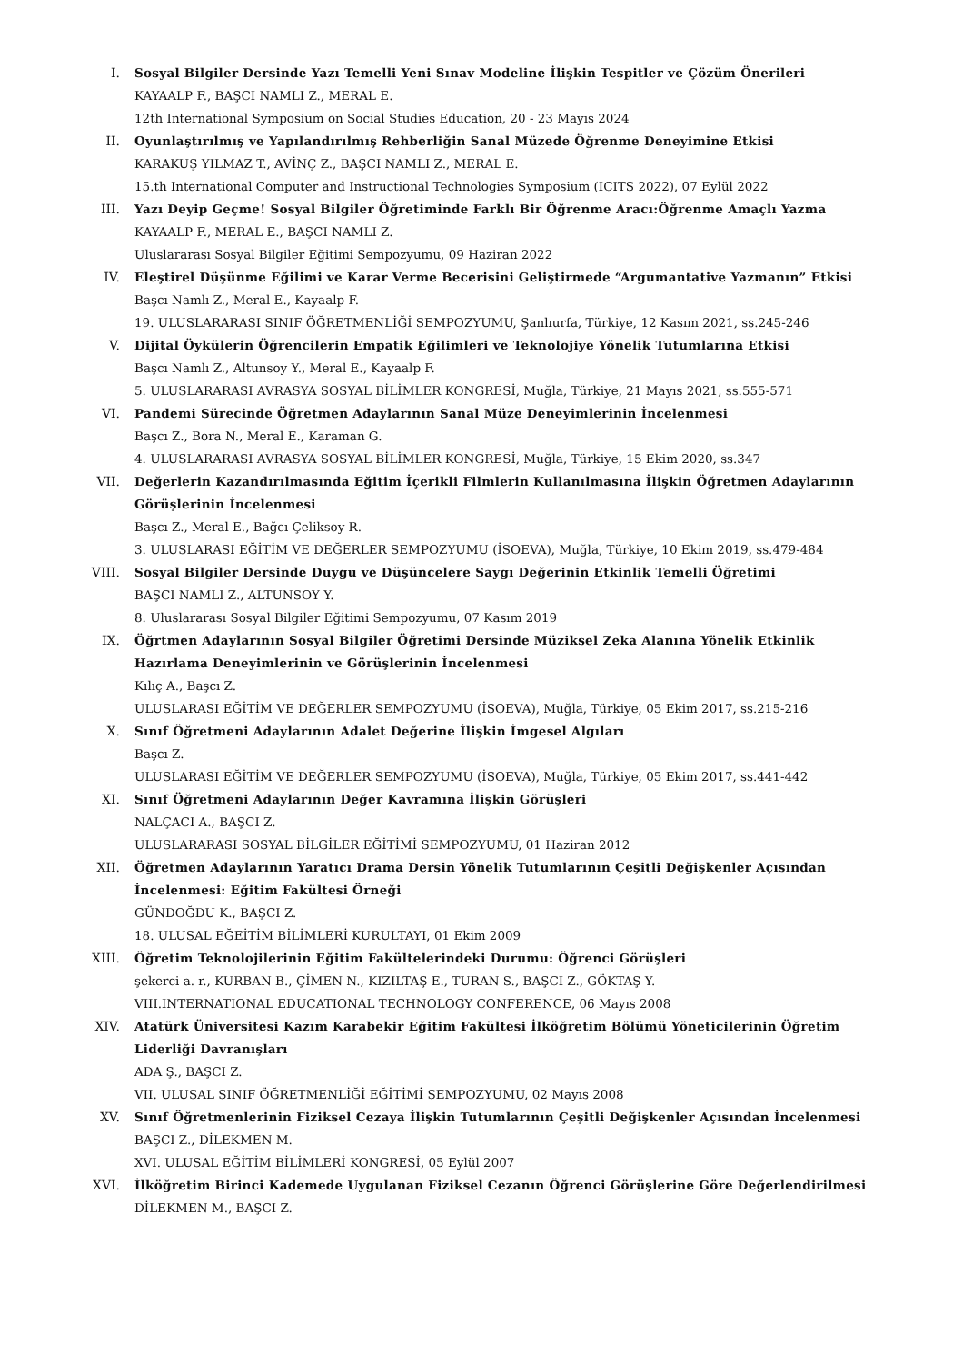I. Sosyal Bilgiler Dersinde Yazı Temelli Yeni Sınav Modeline İlişkin Tespitler ve Çözüm Önerileri
KAYAALP F., BAŞCI NAMLI Z., MERAL E.
12th International Symposium on Social Studies Education, 20 - 23 Mayıs 2024
II. Oyunlaştırılmış ve Yapılandırılmış Rehberliğin Sanal Müzede Öğrenme Deneyimine Etkisi
KARAKUŞ YILMAZ T., AVİNÇ Z., BAŞCI NAMLI Z., MERAL E.
15.th International Computer and Instructional Technologies Symposium (ICITS 2022), 07 Eylül 2022
III. Yazı Deyip Geçme! Sosyal Bilgiler Öğretiminde Farklı Bir Öğrenme Aracı:Öğrenme Amaçlı Yazma
KAYAALP F., MERAL E., BAŞCI NAMLI Z.
Uluslararası Sosyal Bilgiler Eğitimi Sempozyumu, 09 Haziran 2022
IV. Eleştirel Düşünme Eğilimi ve Karar Verme Becerisini Geliştirmede “Argumantative Yazmanın” Etkisi
Başcı Namlı Z., Meral E., Kayaalp F.
19. ULUSLARARASI SINIF ÖĞRETMENLİĞİ SEMPOZYUMU, Şanlıurfa, Türkiye, 12 Kasım 2021, ss.245-246
V. Dijital Öykülerin Öğrencilerin Empatik Eğilimleri ve Teknolojiye Yönelik Tutumlarına Etkisi
Başcı Namlı Z., Altunsoy Y., Meral E., Kayaalp F.
5. ULUSLARARASI AVRASYA SOSYAL BİLİMLER KONGRESİ, Muğla, Türkiye, 21 Mayıs 2021, ss.555-571
VI. Pandemi Sürecinde Öğretmen Adaylarının Sanal Müze Deneyimlerinin İncelenmesi
Başcı Z., Bora N., Meral E., Karaman G.
4. ULUSLARARASI AVRASYA SOSYAL BİLİMLER KONGRESİ, Muğla, Türkiye, 15 Ekim 2020, ss.347
VII. Değerlerin Kazandırılmasında Eğitim İçerikli Filmlerin Kullanılmasına İlişkin Öğretmen Adaylarının Görüşlerinin İncelenmesi
Başcı Z., Meral E., Bağcı Çeliksoy R.
3. ULUSLARASI EĞİTİM VE DEĞERLER SEMPOZYUMU (İSOEVA), Muğla, Türkiye, 10 Ekim 2019, ss.479-484
VIII. Sosyal Bilgiler Dersinde Duygu ve Düşüncelere Saygı Değerinin Etkinlik Temelli Öğretimi
BAŞCI NAMLI Z., ALTUNSOY Y.
8. Uluslararası Sosyal Bilgiler Eğitimi Sempozyumu, 07 Kasım 2019
IX. Öğrtmen Adaylarının Sosyal Bilgiler Öğretimi Dersinde Müziksel Zeka Alanına Yönelik Etkinlik Hazırlama Deneyimlerinin ve Görüşlerinin İncelenmesi
Kılıç A., Başcı Z.
ULUSLARASI EĞİTİM VE DEĞERLER SEMPOZYUMU (İSOEVA), Muğla, Türkiye, 05 Ekim 2017, ss.215-216
X. Sınıf Öğretmeni Adaylarının Adalet Değerine İlişkin İmgesel Algıları
Başcı Z.
ULUSLARASI EĞİTİM VE DEĞERLER SEMPOZYUMU (İSOEVA), Muğla, Türkiye, 05 Ekim 2017, ss.441-442
XI. Sınıf Öğretmeni Adaylarının Değer Kavramına İlişkin Görüşleri
NALÇACI A., BAŞCI Z.
ULUSLARARASI SOSYAL BİLGİLER EĞİTİMİ SEMPOZYUMU, 01 Haziran 2012
XII. Öğretmen Adaylarının Yaratıcı Drama Dersin Yönelik Tutumlarının Çeşitli Değişkenler Açısından İncelenmesi: Eğitim Fakültesi Örneği
GÜNDOĞDU K., BAŞCI Z.
18. ULUSAL EĞEİTİM BİLİMLERİ KURULTAYI, 01 Ekim 2009
XIII. Öğretim Teknolojilerinin Eğitim Fakültelerindeki Durumu: Öğrenci Görüşleri
şekerci a. r., KURBAN B., ÇİMEN N., KIZILTAŞ E., TURAN S., BAŞCI Z., GÖKTAŞ Y.
VIII.INTERNATIONAL EDUCATIONAL TECHNOLOGY CONFERENCE, 06 Mayıs 2008
XIV. Atatürk Üniversitesi Kazım Karabekir Eğitim Fakültesi İlköğretim Bölümü Yöneticilerinin Öğretim Liderliği Davranışları
ADA Ş., BAŞCI Z.
VII. ULUSAL SINIF ÖĞRETMENLİĞİ EĞİTİMİ SEMPOZYUMU, 02 Mayıs 2008
XV. Sınıf Öğretmenlerinin Fiziksel Cezaya İlişkin Tutumlarının Çeşitli Değişkenler Açısından İncelenmesi
BAŞCI Z., DİLEKMEN M.
XVI. ULUSAL EĞİTİM BİLİMLERİ KONGRESİ, 05 Eylül 2007
XVI. İlköğretim Birinci Kademede Uygulanan Fiziksel Cezanın Öğrenci Görüşlerine Göre Değerlendirilmesi
DİLEKMEN M., BAŞCI Z.